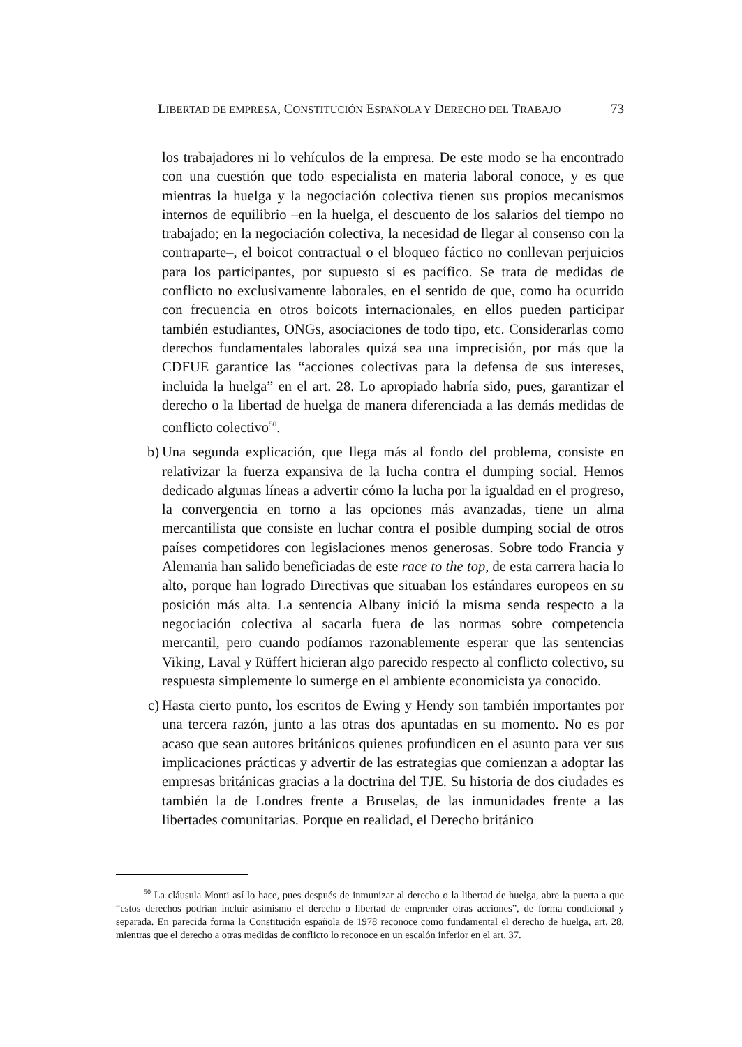LIBERTAD DE EMPRESA, CONSTITUCIÓN ESPAÑOLA Y DERECHO DEL TRABAJO 73
los trabajadores ni lo vehículos de la empresa. De este modo se ha encontrado con una cuestión que todo especialista en materia laboral conoce, y es que mientras la huelga y la negociación colectiva tienen sus propios mecanismos internos de equilibrio –en la huelga, el descuento de los salarios del tiempo no trabajado; en la negociación colectiva, la necesidad de llegar al consenso con la contraparte–, el boicot contractual o el bloqueo fáctico no conllevan perjuicios para los participantes, por supuesto si es pacífico. Se trata de medidas de conflicto no exclusivamente laborales, en el sentido de que, como ha ocurrido con frecuencia en otros boicots internacionales, en ellos pueden participar también estudiantes, ONGs, asociaciones de todo tipo, etc. Considerarlas como derechos fundamentales laborales quizá sea una imprecisión, por más que la CDFUE garantice las “acciones colectivas para la defensa de sus intereses, incluida la huelga” en el art. 28. Lo apropiado habría sido, pues, garantizar el derecho o la libertad de huelga de manera diferenciada a las demás medidas de conflicto colectivo<sup>50</sup>.
b) Una segunda explicación, que llega más al fondo del problema, consiste en relativizar la fuerza expansiva de la lucha contra el dumping social. Hemos dedicado algunas líneas a advertir cómo la lucha por la igualdad en el progreso, la convergencia en torno a las opciones más avanzadas, tiene un alma mercantilista que consiste en luchar contra el posible dumping social de otros países competidores con legislaciones menos generosas. Sobre todo Francia y Alemania han salido beneficiadas de este race to the top, de esta carrera hacia lo alto, porque han logrado Directivas que situaban los estándares europeos en su posición más alta. La sentencia Albany inició la misma senda respecto a la negociación colectiva al sacarla fuera de las normas sobre competencia mercantil, pero cuando podíamos razonablemente esperar que las sentencias Viking, Laval y Rüffert hicieran algo parecido respecto al conflicto colectivo, su respuesta simplemente lo sumerge en el ambiente economicista ya conocido.
c) Hasta cierto punto, los escritos de Ewing y Hendy son también importantes por una tercera razón, junto a las otras dos apuntadas en su momento. No es por acaso que sean autores británicos quienes profundicen en el asunto para ver sus implicaciones prácticas y advertir de las estrategias que comienzan a adoptar las empresas británicas gracias a la doctrina del TJE. Su historia de dos ciudades es también la de Londres frente a Bruselas, de las inmunidades frente a las libertades comunitarias. Porque en realidad, el Derecho británico
<sup>50</sup> La cláusula Monti así lo hace, pues después de inmunizar al derecho o la libertad de huelga, abre la puerta a que “estos derechos podrían incluir asimismo el derecho o libertad de emprender otras acciones”, de forma condicional y separada. En parecida forma la Constitución española de 1978 reconoce como fundamental el derecho de huelga, art. 28, mientras que el derecho a otras medidas de conflicto lo reconoce en un escalón inferior en el art. 37.